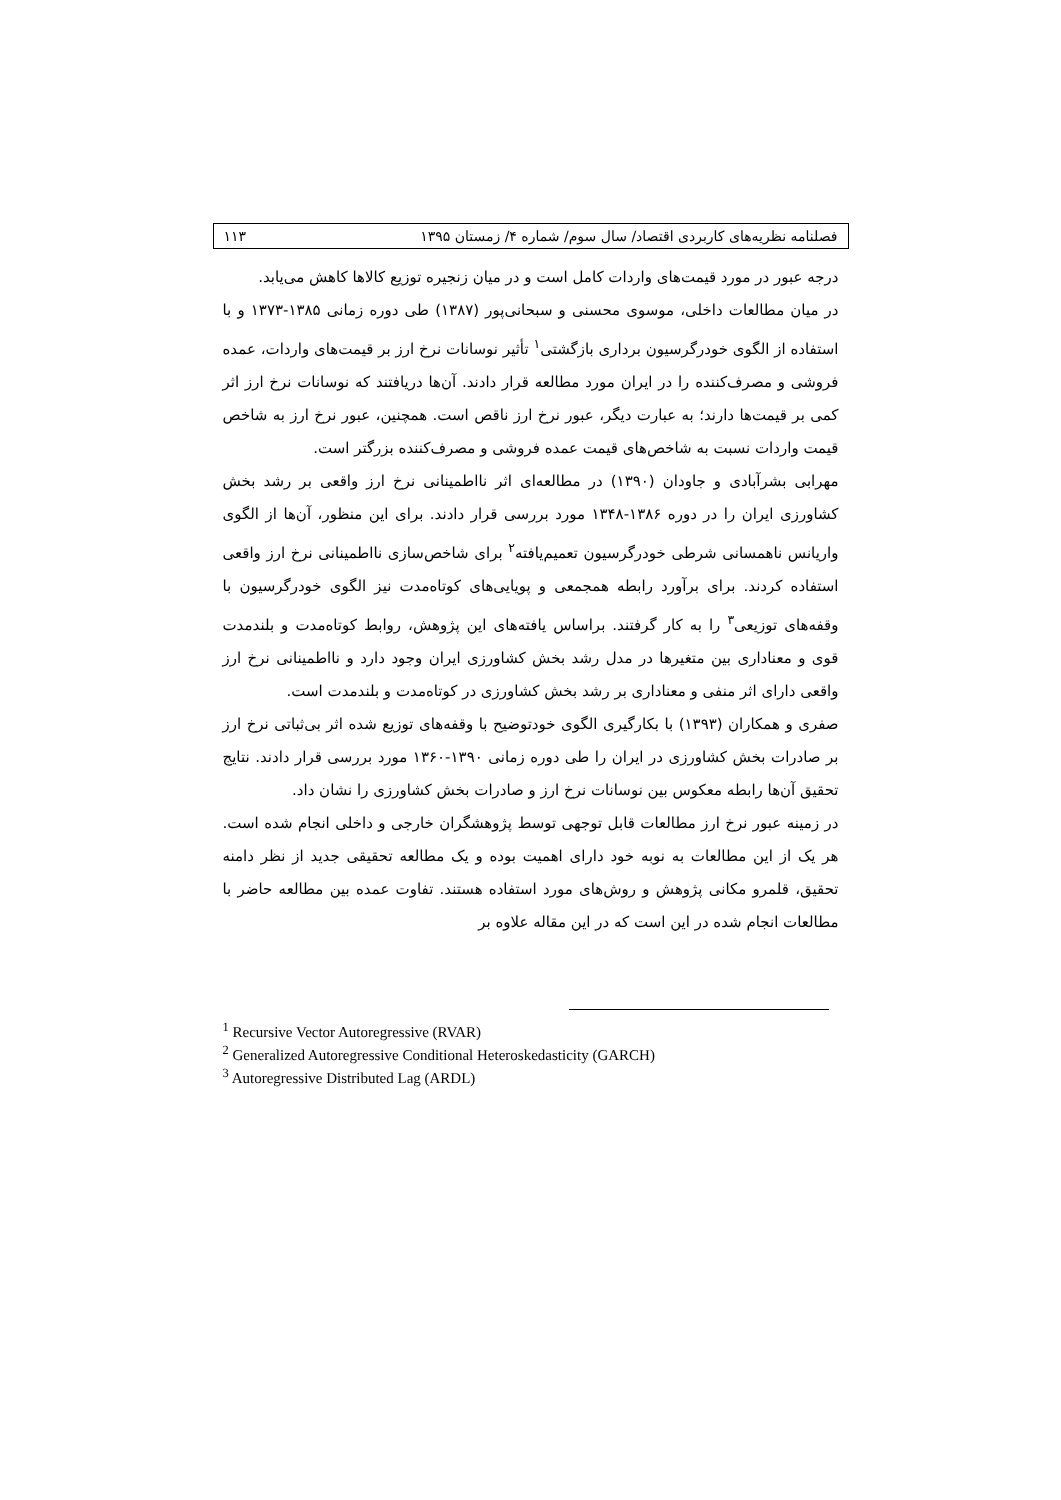فصلنامه نظریه‌های کاربردی اقتصاد/ سال سوم/ شماره ۴/ زمستان ۱۳۹۵ ۱۱۳
درجه عبور در مورد قیمت‌های واردات کامل است و در میان زنجیره توزیع کالاها کاهش می‌یابد.
در میان مطالعات داخلی، موسوی محسنی و سبحانی‌پور (۱۳۸۷) طی دوره زمانی ۱۳۸۵-۱۳۷۳ و با استفاده از الگوی خودرگرسیون برداری بازگشتی<sup>۱</sup> تأثیر نوسانات نرخ ارز بر قیمت‌های واردات، عمده فروشی و مصرف‌کننده را در ایران مورد مطالعه قرار دادند. آن‌ها دریافتند که نوسانات نرخ ارز اثر کمی بر قیمت‌ها دارند؛ به عبارت دیگر، عبور نرخ ارز ناقص است. همچنین، عبور نرخ ارز به شاخص قیمت واردات نسبت به شاخص‌های قیمت عمده فروشی و مصرف‌کننده بزرگتر است.
مهرابی بشرآبادی و جاودان (۱۳۹۰) در مطالعه‌ای اثر نااطمینانی نرخ ارز واقعی بر رشد بخش کشاورزی ایران را در دوره ۱۳۸۶-۱۳۴۸ مورد بررسی قرار دادند. برای این منظور، آن‌ها از الگوی واریانس ناهمسانی شرطی خودرگرسیون تعمیم‌یافته<sup>۲</sup> برای شاخص‌سازی نااطمینانی نرخ ارز واقعی استفاده کردند. برای برآورد رابطه همجمعی و پویایی‌های کوتاه‌مدت نیز الگوی خودرگرسیون با وقفه‌های توزیعی<sup>۳</sup> را به کار گرفتند. براساس یافته‌های این پژوهش، روابط کوتاه‌مدت و بلندمدت قوی و معناداری بین متغیرها در مدل رشد بخش کشاورزی ایران وجود دارد و نااطمینانی نرخ ارز واقعی دارای اثر منفی و معناداری بر رشد بخش کشاورزی در کوتاه‌مدت و بلندمدت است.
صفری و همکاران (۱۳۹۳) با بکارگیری الگوی خودتوضیح با وقفه‌های توزیع شده اثر بی‌ثباتی نرخ ارز بر صادرات بخش کشاورزی در ایران را طی دوره زمانی ۱۳۹۰-۱۳۶۰ مورد بررسی قرار دادند. نتایج تحقیق آن‌ها رابطه معکوس بین نوسانات نرخ ارز و صادرات بخش کشاورزی را نشان داد.
در زمینه عبور نرخ ارز مطالعات قابل توجهی توسط پژوهشگران خارجی و داخلی انجام شده است. هر یک از این مطالعات به نوبه خود دارای اهمیت بوده و یک مطالعه تحقیقی جدید از نظر دامنه تحقیق، قلمرو مکانی پژوهش و روش‌های مورد استفاده هستند. تفاوت عمده بین مطالعه حاضر با مطالعات انجام شده در این است که در این مقاله علاوه بر
<sup>1</sup> Recursive Vector Autoregressive (RVAR)
<sup>2</sup> Generalized Autoregressive Conditional Heteroskedasticity (GARCH)
<sup>3</sup> Autoregressive Distributed Lag (ARDL)